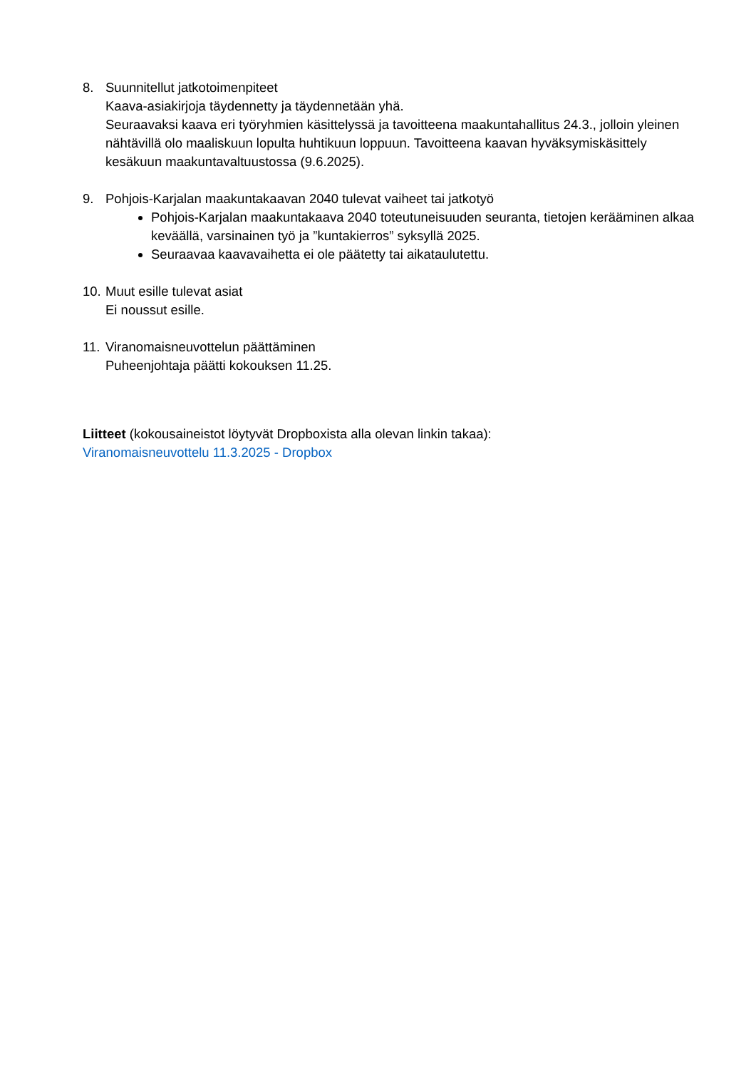8. Suunnitellut jatkotoimenpiteet
Kaava-asiakirjoja täydennetty ja täydennetään yhä.
Seuraavaksi kaava eri työryhmien käsittelyssä ja tavoitteena maakuntahallitus 24.3., jolloin yleinen nähtävillä olo maaliskuun lopulta huhtikuun loppuun. Tavoitteena kaavan hyväksymiskäsittely kesäkuun maakuntavaltuustossa (9.6.2025).
9. Pohjois-Karjalan maakuntakaavan 2040 tulevat vaiheet tai jatkotyö
Pohjois-Karjalan maakuntakaava 2040 toteutuneisuuden seuranta, tietojen kerääminen alkaa keväällä, varsinainen työ ja ”kuntakierros” syksyllä 2025.
Seuraavaa kaavavaihetta ei ole päätetty tai aikataulutettu.
10.
Muut esille tulevat asiat
Ei noussut esille.
11.
Viranomaisneuvottelun päättäminen
Puheenjohtaja päätti kokouksen 11.25.
Liitteet (kokousaineistot löytyvät Dropboxista alla olevan linkin takaa):
Viranomaisneuvottelu 11.3.2025 - Dropbox